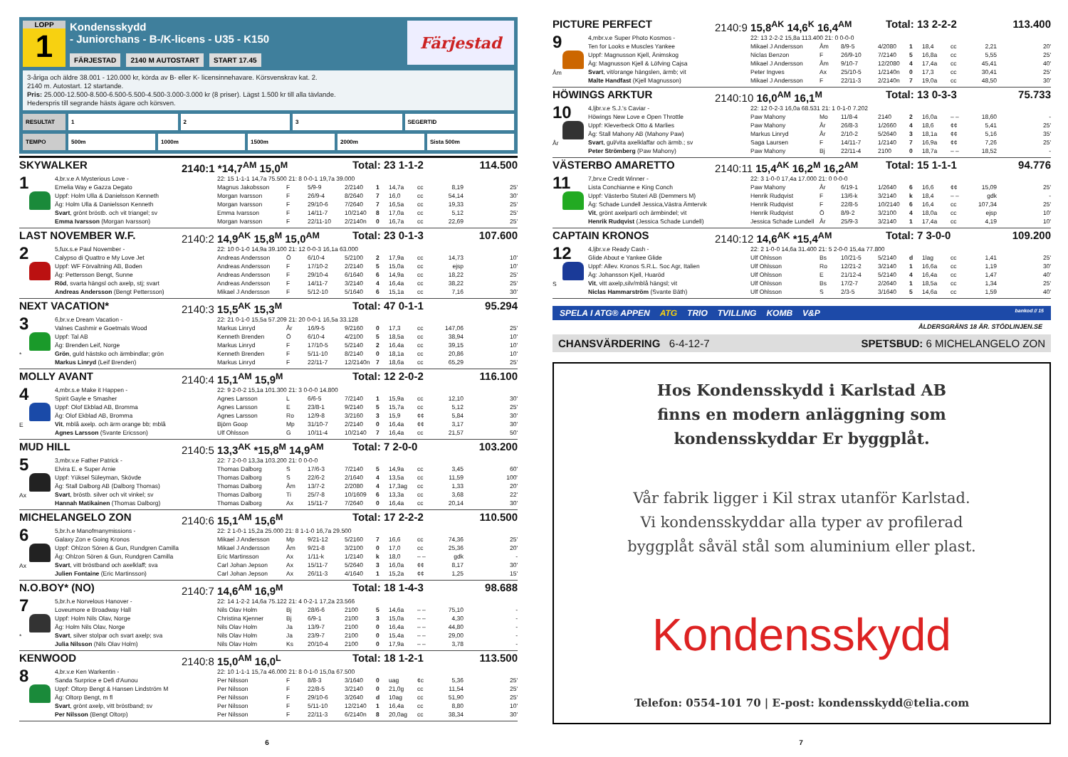LOPP
1
Kondensskydd
- Juniorchans - B-/K-licens - U35 - K150
FÄRJESTAD 2140 M AUTOSTART START 17.45
Färjestad
3-åriga och äldre 38.001 - 120.000 kr, körda av B- eller K- licensinnehavare. Körsvenskrav kat. 2.
2140 m. Autostart. 12 startande.
Pris: 25.000-12.500-8.500-6.500-5.500-4.500-3.000-3.000 kr (8 priser). Lägst 1.500 kr till alla tävlande.
Hederspris till segrande hästs ägare och körsven.
RESULTAT
1
2
3
SEGERTID
TEMPO
500m
1000m
1500m
2000m
Sista 500m
SKYWALKER 2140:1 *14,7<sup>AM</sup> 15,0<sup>M</sup> Total: 23 1-1-2 114.500
| 1 | 4,br.v.e A Mysterious Love - | 22: 15 1-1-1 14,7a 75.500 21: 8 0-0-1 19,7a 39.000 | | | | | | | | |
| | Emelia Way e Gazza Degato | Magnus Jakobsson | F | 5/9-9 | 2/2140 | 1 | 14,7a | cc | 8,19 | 25' |
| | Uppf: Holm Ulla & Danielsson Kenneth | Morgan Ivarsson | F | 26/9-4 | 8/2640 | 7 | 16,0 | cc | 54,14 | 30' |
| | Äg: Holm Ulla & Danielsson Kenneth | Morgan Ivarsson | F | 29/10-6 | 7/2640 | 7 | 16,5a | cc | 19,33 | 25' |
| | Svart , grönt bröstb. och vit triangel; sv | Emma Ivarsson | F | 14/11-7 | 10/2140 | 8 | 17,0a | cc | 5,12 | 25' |
| | Emma Ivarsson (Morgan Ivarsson) | Morgan Ivarsson | F | 22/11-10 | 2/2140n | 0 | 16,7a | cc | 22,69 | 25' |
LAST NOVEMBER W.F. 2140:2 14,9<sup>AK</sup> 15,8<sup>M</sup> 15,0<sup>AM</sup> Total: 23 0-1-3 107.600
| 2 | 5,fux.s.e Paul November - | 22: 10 0-1-0 14,9a 39.100 21: 12 0-0-3 16,1a 63.000 | | | | | | | | |
| | Calypso di Quattro e My Love Jet | Andreas Andersson | Ö | 6/10-4 | 5/2100 | 2 | 17,9a | cc | 14,73 | 10' |
| | Uppf: WF Förvaltning AB, Boden | Andreas Andersson | F | 17/10-2 | 2/2140 | 5 | 15,0a | cc | ejsp | 10' |
| | Äg: Pettersson Bengt, Sunne | Andreas Andersson | F | 29/10-4 | 6/1640 | 6 | 14,9a | cc | 18,22 | 25' |
| | Röd , svarta hängsl och axelp, stj; svart | Andreas Andersson | F | 14/11-7 | 3/2140 | 4 | 16,4a | cc | 38,22 | 25' |
| | Andreas Andersson (Bengt Pettersson) | Mikael J Andersson | F | 5/12-10 | 5/1640 | 6 | 15,1a | cc | 7,16 | 30' |
NEXT VACATION* 2140:3 15,5<sup>AK</sup> 15,3<sup>M</sup> Total: 47 0-1-1 95.294
| 3 * | 6,br.v.e Dream Vacation - | 22: 21 0-1-0 15,5a 57.209 21: 20 0-0-1 16,5a 33.128 | | | | | | | | |
| | Valnes Cashmir e Goetmals Wood | Markus Linryd | År | 16/9-5 | 9/2160 | 0 | 17,3 | cc | 147,06 | 25' |
| | Uppf: Tal AB | Kenneth Brenden | Ö | 6/10-4 | 4/2100 | 5 | 18,5a | cc | 38,94 | 10' |
| | Äg: Brenden Leif, Norge | Markus Linryd | F | 17/10-5 | 5/2140 | 2 | 16,4a | cc | 39,15 | 10' |
| | Grön , guld hästsko och ärmbindlar; grön | Kenneth Brenden | F | 5/11-10 | 8/2140 | 0 | 18,1a | cc | 20,86 | 10' |
| | Markus Linryd (Leif Brenden) | Markus Linryd | F | 22/11-7 | 12/2140n | 7 | 18,6a | cc | 65,29 | 25' |
MOLLY AVANT 2140:4 15,1<sup>AM</sup> 15,9<sup>M</sup> Total: 12 2-0-2 116.100
| 4 E | 4,mbr.s.e Make it Happen - | 22: 9 2-0-2 15,1a 101.300 21: 3 0-0-0 14.800 | | | | | | | | |
| | Spirit Gayle e Smasher | Agnes Larsson | L | 6/6-5 | 7/2140 | 1 | 15,9a | cc | 12,10 | 30' |
| | Uppf: Olof Ekblad AB, Bromma | Agnes Larsson | E | 23/8-1 | 9/2140 | 5 | 15,7a | cc | 5,12 | 25' |
| | Äg: Olof Ekblad AB, Bromma | Agnes Larsson | Ro | 12/9-8 | 3/2160 | 3 | 15,9 | ¢¢ | 5,84 | 30' |
| | Vit , mblå axelp. och ärm orange bb; mblå | Björn Goop | Mp | 31/10-7 | 2/2140 | 0 | 16,4a | ¢¢ | 3,17 | 30' |
| | Agnes Larsson (Svante Ericsson) | Ulf Ohlsson | G | 10/11-4 | 10/2140 | 7 | 16,4a | cc | 21,57 | 50' |
MUD HILL 2140:5 13,3<sup>AK</sup> *15,8<sup>M</sup> 14,9<sup>AM</sup> Total: 7 2-0-0 103.200
| 5 Ax | 3,mbr.v.e Father Patrick - | 22: 7 2-0-0 13,3a 103.200 21: 0 0-0-0 | | | | | | | | |
| | Elvira E. e Super Arnie | Thomas Dalborg | S | 17/6-3 | 7/2140 | 5 | 14,9a | cc | 3,45 | 60' |
| | Uppf: Yüksel Süleyman, Skövde | Thomas Dalborg | S | 22/6-2 | 2/1640 | 4 | 13,5a | cc | 11,59 | 100' |
| | Äg: Stall Dalborg AB (Dalborg Thomas) | Thomas Dalborg | Åm | 13/7-2 | 2/2080 | 4 | 17,3ag | cc | 1,33 | 20' |
| | Svart , bröstb. silver och vit vinkel; sv | Thomas Dalborg | Ti | 25/7-8 | 10/1609 | 6 | 13,3a | cc | 3,68 | 22' |
| | Hannah Matikainen (Thomas Dalborg) | Thomas Dalborg | Ax | 15/11-7 | 7/2640 | 0 | 16,4a | cc | 20,14 | 30' |
MICHELANGELO ZON 2140:6 15,1<sup>AM</sup> 15,6<sup>M</sup> Total: 17 2-2-2 110.500
| 6 Ax | 5,br.h.e Manofmanymissions - | 22: 2 1-0-1 15,2a 25.000 21: 8 1-1-0 16,7a 29.500 | | | | | | | | |
| | Galaxy Zon e Going Kronos | Mikael J Andersson | Mp | 9/21-12 | 5/2160 | 7 | 16,6 | cc | 74,36 | 25' |
| | Uppf: Ohlzon Sören & Gun, Rundgren Camilla | Mikael J Andersson | Åm | 9/21-8 | 3/2100 | 0 | 17,0 | cc | 25,36 | 20' |
| | Äg: Ohlzon Sören & Gun, Rundgren Camilla | Eric Martinsson | Ax | 1/11-k | 1/2140 | k | 18,0 | – – | gdk | - |
| | Svart , vitt bröstband och axelklaff; sva | Carl Johan Jepson | Ax | 15/11-7 | 5/2640 | 3 | 16,0a | ¢¢ | 8,17 | 30' |
| | Julien Fontaine (Eric Martinsson) | Carl Johan Jepson | Ax | 26/11-3 | 4/1640 | 1 | 15,2a | ¢¢ | 1,25 | 15' |
N.O.BOY* (NO) 2140:7 14,6<sup>AM</sup> 16,9<sup>M</sup> Total: 18 1-4-3 98.688
| 7 * | 5,br.h.e Norvelous Hanover - | 22: 14 1-2-2 14,6a 75.122 21: 4 0-2-1 17,2a 23.566 | | | | | | | | |
| | Loveumore e Broadway Hall | Nils Olav Holm | Bj | 28/6-6 | 2100 | 5 | 14,6a | – – | 75,10 | - |
| | Uppf: Holm Nils Olav, Norge | Christina Kjenner | Bj | 6/9-1 | 2100 | 3 | 15,0a | – – | 4,30 | - |
| | Äg: Holm Nils Olav, Norge | Nils Olav Holm | Ja | 13/9-7 | 2100 | 0 | 16,4a | – – | 44,80 | - |
| | Svart , silver stolpar och svart axelp; sva | Nils Olav Holm | Ja | 23/9-7 | 2100 | 0 | 15,4a | – – | 29,00 | - |
| | Julia Nilsson (Nils Olav Holm) | Nils Olav Holm | Ks | 20/10-4 | 2100 | 0 | 17,9a | – – | 3,78 | - |
KENWOOD 2140:8 15,0<sup>AM</sup> 16,0<sup>L</sup> Total: 18 1-2-1 113.500
| 8 | 4,br.v.e Ken Warkentin - | 22: 10 1-1-1 15,7a 46.000 21: 8 0-1-0 15,0a 67.500 | | | | | | | | |
| | Sanda Surprice e Defi d'Aunou | Per Nilsson | F | 8/8-3 | 3/1640 | 0 | uag | ¢c | 5,36 | 25' |
| | Uppf: Oltorp Bengt & Hansen Lindström M | Per Nilsson | F | 22/8-5 | 3/2140 | 0 | 21,0g | cc | 11,54 | 25' |
| | Äg: Oltorp Bengt, m fl | Per Nilsson | F | 29/10-6 | 3/2640 | d | 10ag | cc | 51,90 | 25' |
| | Svart , grönt axelp, vitt bröstband; sv | Per Nilsson | F | 5/11-10 | 12/2140 | 1 | 16,4a | cc | 8,80 | 10' |
| | Per Nilsson (Bengt Oltorp) | Per Nilsson | F | 22/11-3 | 6/2140n | 8 | 20,0ag | cc | 38,34 | 30' |
PICTURE PERFECT 2140:9 15,8<sup>AK</sup> 14,6<sup>K</sup> 16,4<sup>AM</sup> Total: 13 2-2-2 113.400
| 9 Åm | 4,mbr.v.e Super Photo Kosmos - | 22: 13 2-2-2 15,8a 113.400 21: 0 0-0-0 | | | | | | | | |
| | Ten for Looks e Muscles Yankee | Mikael J Andersson | Åm | 8/9-5 | 4/2080 | 1 | 18,4 | cc | 2,21 | 20' |
| | Uppf: Magnusson Kjell, Änimskog | Niclas Benzon | F | 26/9-10 | 7/2140 | 5 | 16,8a | cc | 5,55 | 25' |
| | Äg: Magnusson Kjell & Löfving Cajsa | Mikael J Andersson | Åm | 9/10-7 | 12/2080 | 4 | 17,4a | cc | 45,41 | 40' |
| | Svart , vit/orange hängslen, ärmb; vit | Peter Ingves | Ax | 25/10-5 | 1/2140n | 0 | 17,3 | cc | 30,41 | 25' |
| | Malte Handfast (Kjell Magnusson) | Mikael J Andersson | F | 22/11-3 | 2/2140n | 7 | 19,0a | cc | 48,50 | 30' |
HÖWINGS ARKTUR 2140:10 16,0<sup>AM</sup> 16,1<sup>M</sup> Total: 13 0-3-3 75.733
| 10 År | 4,ljbr.v.e S.J.'s Caviar - | 22: 12 0-2-3 16,0a 68.531 21: 1 0-1-0 7.202 | | | | | | | | |
| | Höwings New Love e Open Throttle | Paw Mahony | Mo | 11/8-4 | 2140 | 2 | 16,0a | – – | 18,60 | - |
| | Uppf: Kleverbeck Otto & Marlies | Paw Mahony | År | 26/8-3 | 1/2660 | 4 | 18,6 | ¢¢ | 5,41 | 25' |
| | Äg: Stall Mahony AB (Mahony Paw) | Markus Linryd | År | 2/10-2 | 5/2640 | 3 | 18,1a | ¢¢ | 5,16 | 35' |
| | Svart , gul/vita axelklaffar och ärmb.; sv | Saga Laursen | F | 14/11-7 | 1/2140 | 7 | 16,9a | ¢¢ | 7,26 | 25' |
| | Peter Strömberg (Paw Mahony) | Paw Mahony | Bj | 22/11-4 | 2100 | 0 | 18,7a | – – | 18,52 | - |
VÄSTERBO AMARETTO 2140:11 15,4<sup>AK</sup> 16,2<sup>M</sup> 16,2<sup>AM</sup> Total: 15 1-1-1 94.776
| 11 | 7,brv.e Credit Winner - | 22: 3 1-0-0 17,4a 17.000 21: 0 0-0-0 | | | | | | | | |
| | Lista Conchianne e King Conch | Paw Mahony | År | 6/19-1 | 1/2640 | 6 | 16,6 | ¢¢ | 15,09 | 25' |
| | Uppf: Västerbo Stuteri AB (Demmers M) | Henrik Rudqvist | F | 13/6-k | 3/2140 | k | 18,4 | – – | gdk | - |
| | Äg: Schade Lundell Jessica,Västra Ämtervik | Henrik Rudqvist | F | 22/8-5 | 10/2140 | 6 | 16,4 | cc | 107,34 | 25' |
| | Vit , grönt axelparti och ärmbindel; vit | Henrik Rudqvist | Ö | 8/9-2 | 3/2100 | 4 | 18,0a | cc | ejsp | 10' |
| | Henrik Rudqvist (Jessica Schade Lundell) | Jessica Schade Lundell | År | 25/9-3 | 3/2140 | 1 | 17,4a | cc | 4,19 | 10' |
CAPTAIN KRONOS 2140:12 14,6<sup>AK</sup> *15,4<sup>AM</sup> Total: 7 3-0-0 109.200
| 12 S | 4,ljbr.v.e Ready Cash - | 22: 2 1-0-0 14,6a 31.400 21: 5 2-0-0 15,4a 77.800 | | | | | | | | |
| | Glide About e Yankee Glide | Ulf Ohlsson | Bs | 10/21-5 | 5/2140 | d | 1lag | cc | 1,41 | 25' |
| | Uppf: Allev. Kronos S.R.L. Soc Agr, Italien | Ulf Ohlsson | Ro | 12/21-2 | 3/2140 | 1 | 16,6a | cc | 1,19 | 30' |
| | Äg: Johansson Kjell, Huaröd | Ulf Ohlsson | E | 21/12-4 | 5/2140 | 4 | 16,4a | cc | 1,47 | 40' |
| | Vit , vitt axelp,silv/mblå hängsl; vit | Ulf Ohlsson | Bs | 17/2-7 | 2/2640 | 1 | 18,5a | cc | 1,34 | 25' |
| | Niclas Hammarström (Svante Bäth) | Ulf Ohlsson | S | 2/3-5 | 3/1640 | 5 | 14,6a | cc | 1,59 | 40' |
SPELA I ATG® APPEN ATG TRIO TVILLING KOMB V&P bankod // 15
ÅLDERSGRÄNS 18 ÅR. STÖDLINJEN.SE
CHANSVÄRDERING 6-4-12-7 SPETSBUD: 6 MICHELANGELO ZON
Hos Kondensskydd i Karlstad AB
finns en modern anläggning som
kondensskyddar Er byggplåt.
Vår fabrik ligger i Kil strax utanför Karlstad.
Vi kondensskyddar alla typer av profilerad
byggplåt såväl stål som aluminium eller plast.
Kondensskydd
Telefon: 0554-101 70 | E-post: kondensskydd@telia.com
6 7